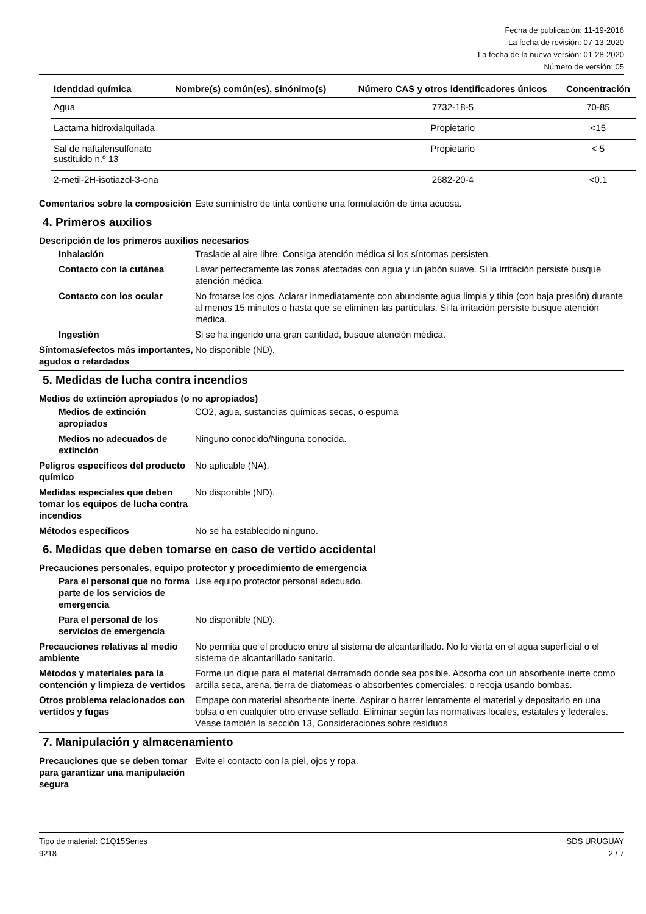Fecha de publicación: 11-19-2016
La fecha de revisión: 07-13-2020
La fecha de la nueva versión: 01-28-2020
Número de versión: 05
| Identidad química | Nombre(s) común(es), sinónimo(s) | Número CAS y otros identificadores únicos | Concentración |
| --- | --- | --- | --- |
| Agua | | 7732-18-5 | 70-85 |
| Lactama hidroxialquilada | | Propietario | <15 |
| Sal de naftalensulfonato sustituido n.º 13 | | Propietario | < 5 |
| 2-metil-2H-isotiazol-3-ona | | 2682-20-4 | <0.1 |
Comentarios sobre la composición
Este suministro de tinta contiene una formulación de tinta acuosa.
4. Primeros auxilios
Descripción de los primeros auxilios necesarios
Inhalación Traslade al aire libre. Consiga atención médica si los síntomas persisten.
Contacto con la cutánea Lavar perfectamente las zonas afectadas con agua y un jabón suave. Si la irritación persiste busque atención médica.
Contacto con los ocular No frotarse los ojos. Aclarar inmediatamente con abundante agua limpia y tibia (con baja presión) durante al menos 15 minutos o hasta que se eliminen las partículas. Si la irritación persiste busque atención médica.
Ingestión Si se ha ingerido una gran cantidad, busque atención médica.
Síntomas/efectos más importantes, agudos o retardados
No disponible (ND).
5. Medidas de lucha contra incendios
Medios de extinción apropiados (o no apropiados)
Medios de extinción apropiados
CO2, agua, sustancias químicas secas, o espuma
Medios no adecuados de extinción
Ninguno conocido/Ninguna conocida.
Peligros específicos del producto químico
No aplicable (NA).
Medidas especiales que deben tomar los equipos de lucha contra incendios
No disponible (ND).
Métodos específicos No se ha establecido ninguno.
6. Medidas que deben tomarse en caso de vertido accidental
Precauciones personales, equipo protector y procedimiento de emergencia
Para el personal que no forma parte de los servicios de emergencia
Use equipo protector personal adecuado.
Para el personal de los servicios de emergencia
No disponible (ND).
Precauciones relativas al medio ambiente
No permita que el producto entre al sistema de alcantarillado. No lo vierta en el agua superficial o el sistema de alcantarillado sanitario.
Métodos y materiales para la contención y limpieza de vertidos
Forme un dique para el material derramado donde sea posible. Absorba con un absorbente inerte como arcilla seca, arena, tierra de diatomeas o absorbentes comerciales, o recoja usando bombas.
Otros problema relacionados con vertidos y fugas
Empape con material absorbente inerte. Aspirar o barrer lentamente el material y depositarlo en una bolsa o en cualquier otro envase sellado. Eliminar según las normativas locales, estatales y federales. Véase también la sección 13, Consideraciones sobre residuos
7. Manipulación y almacenamiento
Precauciones que se deben tomar para garantizar una manipulación segura
Evite el contacto con la piel, ojos y ropa.
Tipo de material: C1Q15Series
9218
SDS URUGUAY
2 / 7